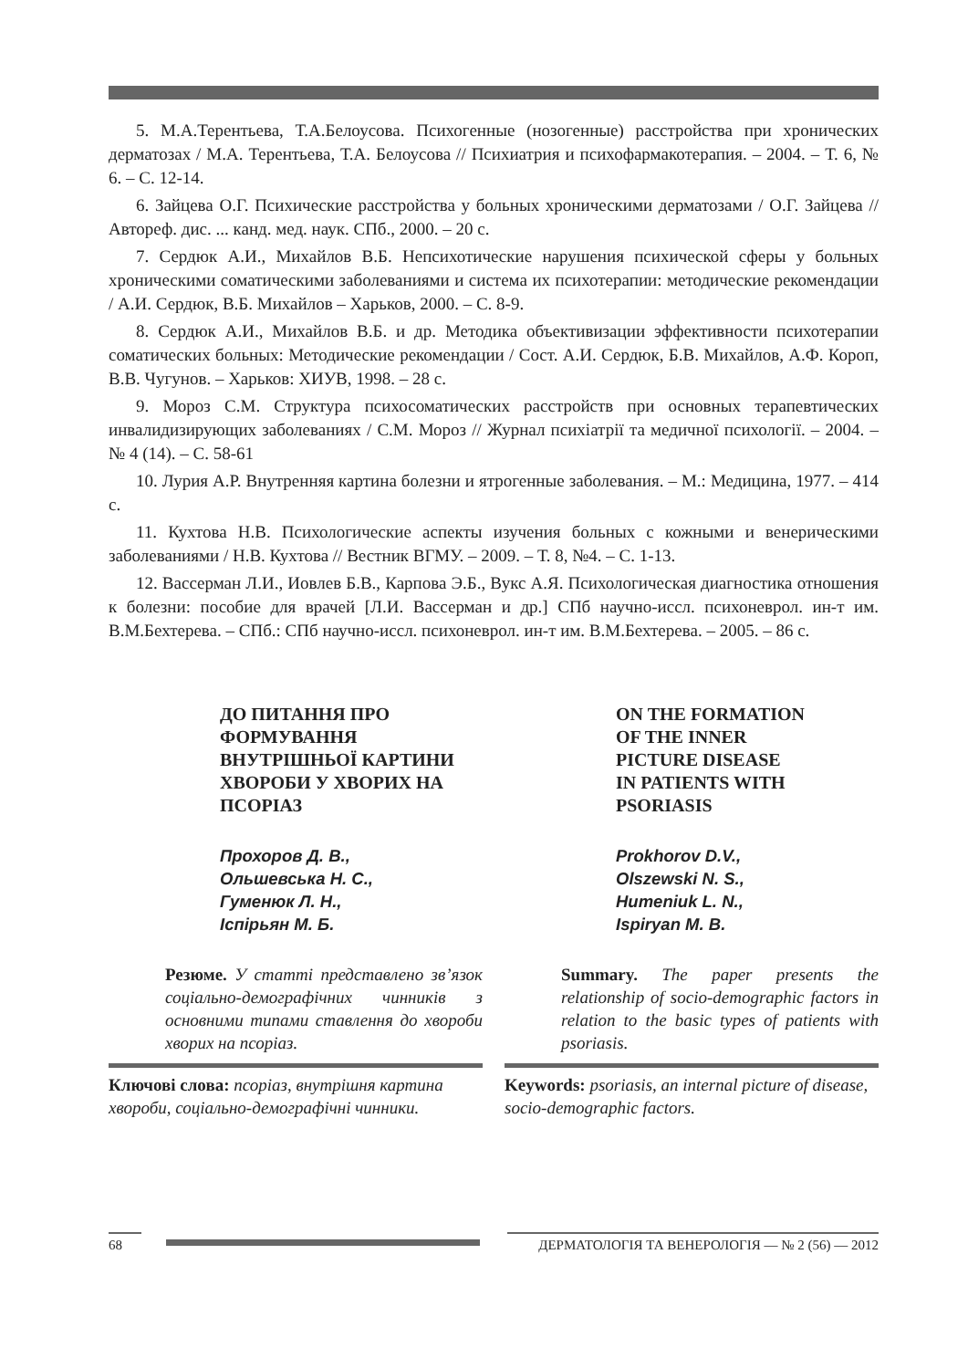5. М.А.Терентьева, Т.А.Белоусова. Психогенные (нозогенные) расстройства при хронических дерматозах / М.А. Терентьева, Т.А. Белоусова // Психиатрия и психофармакотерапия. – 2004. – Т. 6, № 6. – С. 12-14.
6. Зайцева О.Г. Психические расстройства у больных хроническими дерматозами / О.Г. Зайцева // Автореф. дис. ... канд. мед. наук. СПб., 2000. – 20 с.
7. Сердюк А.И., Михайлов В.Б. Непсихотические нарушения психической сферы у больных хроническими соматическими заболеваниями и система их психотерапии: методические рекомендации / А.И. Сердюк, В.Б. Михайлов – Харьков, 2000. – С. 8-9.
8. Сердюк А.И., Михайлов В.Б. и др. Методика объективизации эффективности психотерапии соматических больных: Методические рекомендации / Сост. А.И. Сердюк, Б.В. Михайлов, А.Ф. Короп, В.В. Чугунов. – Харьков: ХИУВ, 1998. – 28 с.
9. Мороз С.М. Структура психосоматических расстройств при основных терапевтических инвалидизирующих заболеваниях / С.М. Мороз // Журнал психіатрії та медичної психології. – 2004. – № 4 (14). – С. 58-61
10. Лурия А.Р. Внутренняя картина болезни и ятрогенные заболевания. – М.: Медицина, 1977. – 414 с.
11. Кухтова Н.В. Психологические аспекты изучения больных с кожными и венерическими заболеваниями / Н.В. Кухтова // Вестник ВГМУ. – 2009. – Т. 8, №4. – С. 1-13.
12. Вассерман Л.И., Иовлев Б.В., Карпова Э.Б., Вукс А.Я. Психологическая диагностика отношения к болезни: пособие для врачей [Л.И. Вассерман и др.] СПб научно-иссл. психоневрол. ин-т им. В.М.Бехтерева. – СПб.: СПб научно-иссл. психоневрол. ин-т им. В.М.Бехтерева. – 2005. – 86 с.
ДО ПИТАННЯ ПРО
ФОРМУВАННЯ
ВНУТРІШНЬОЇ КАРТИНИ
ХВОРОБИ У ХВОРИХ НА
ПСОРІАЗ
Прохоров Д. В.,
Ольшевська Н. С.,
Гуменюк Л. Н.,
Іспірьян М. Б.
Резюме. У статті представлено зв’язок соціально-демографічних чинників з основними типами ставлення до хвороби хворих на псоріаз.
Ключові слова: псоріаз, внутрішня картина хвороби, соціально-демографічні чинники.
ON THE FORMATION
OF THE INNER
PICTURE DISEASE
IN PATIENTS WITH
PSORIASIS
Prokhorov D.V.,
Olszewski N. S.,
Humeniuk L. N.,
Ispiryan M. B.
Summary. The paper presents the relationship of socio-demographic factors in relation to the basic types of patients with psoriasis.
Keywords: psoriasis, an internal picture of disease, socio-demographic factors.
68 ДЕРМАТОЛОГІЯ ТА ВЕНЕРОЛОГІЯ — № 2 (56) — 2012